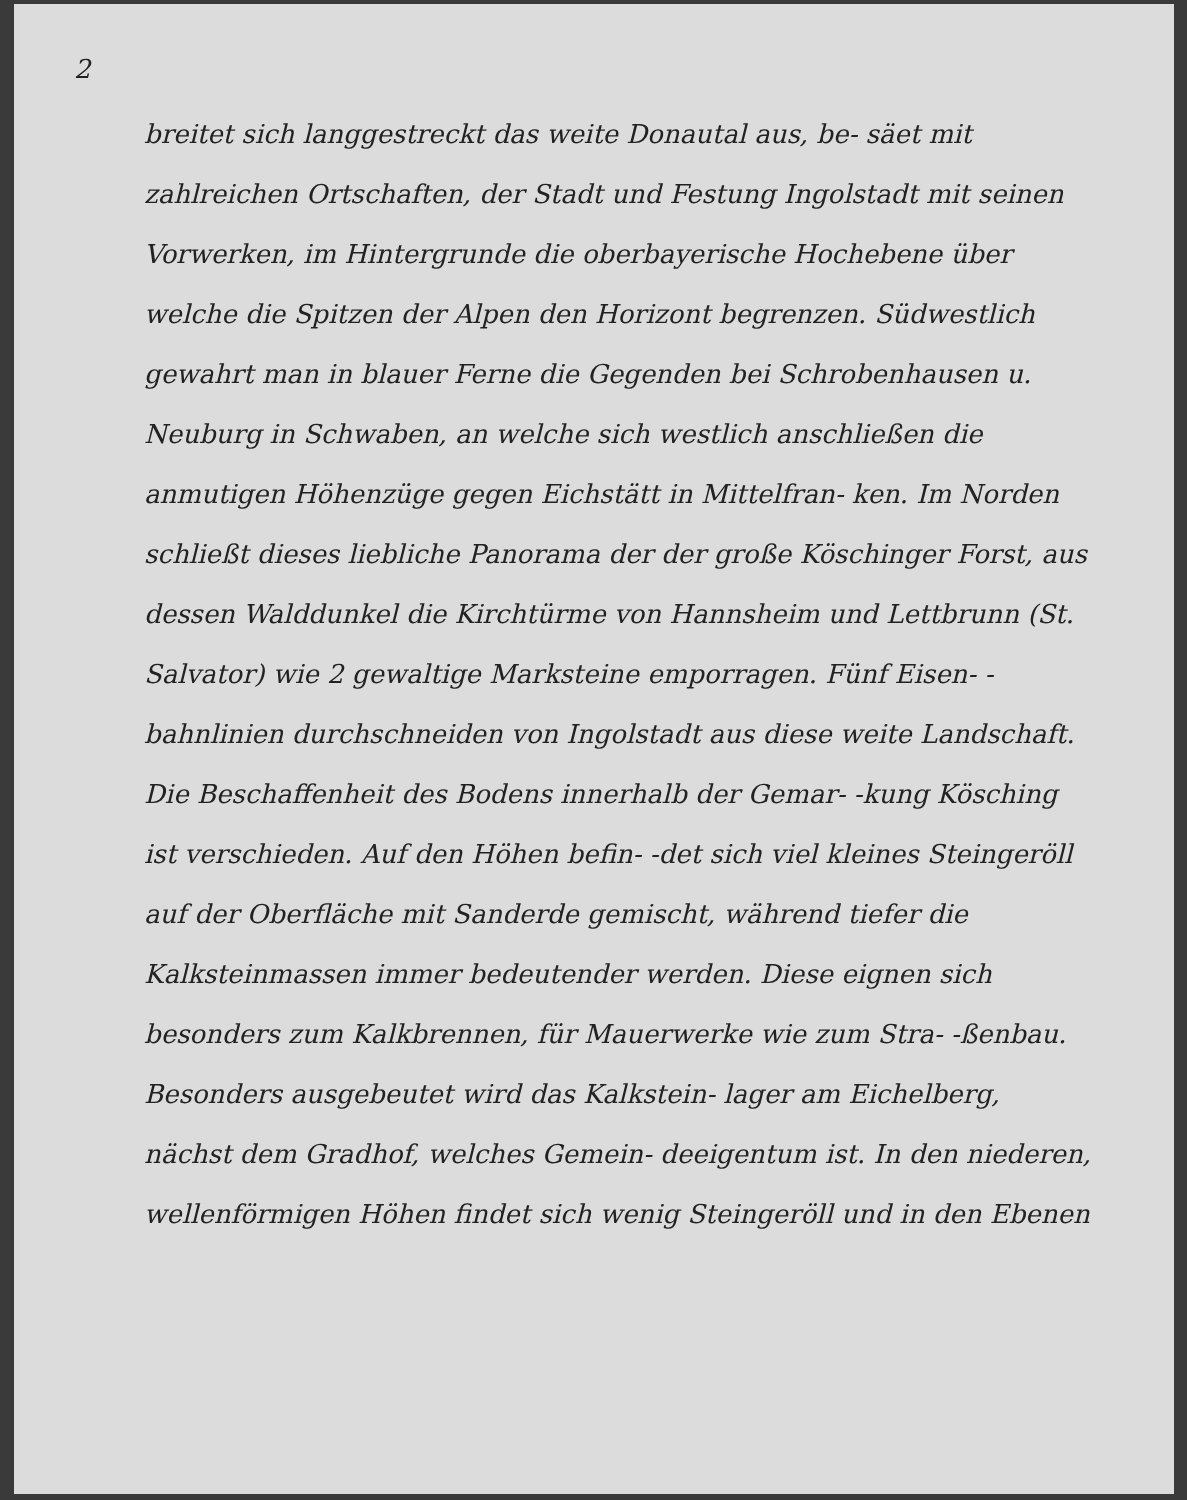2
breitet sich langgestreckt das weite Donautal aus, be- säet mit zahlreichen Ortschaften, der Stadt und Festung Ingolstadt mit seinen Vorwerken, im Hintergrunde die oberbayerische Hochebene über welche die Spitzen der Alpen den Horizont begrenzen. Südwestlich gewahrt man in blauer Ferne die Gegenden bei Schrobenhausen u. Neuburg in Schwaben, an welche sich westlich anschließen die anmutigen Höhenzüge gegen Eichstätt in Mittelfran- ken. Im Norden schließt dieses liebliche Panorama der der große Köschinger Forst, aus dessen Walddunkel die Kirchtürme von Hannsheim und Lettbrunn (St. Salvator) wie 2 gewaltige Marksteine emporragen. Fünf Eisen- -bahnlinien durchschneiden von Ingolstadt aus diese weite Landschaft.
Die Beschaffenheit des Bodens innerhalb der Gemar- -kung Kösching ist verschieden. Auf den Höhen befin- -det sich viel kleines Steingeröll auf der Oberfläche mit Sanderde gemischt, während tiefer die Kalksteinmassen immer bedeutender werden. Diese eignen sich besonders zum Kalkbrennen, für Mauerwerke wie zum Stra- -ßenbau. Besonders ausgebeutet wird das Kalkstein- lager am Eichelberg, nächst dem Gradhof, welches Gemein- deeigentum ist. In den niederen, wellenförmigen Höhen findet sich wenig Steingeröll und in den Ebenen